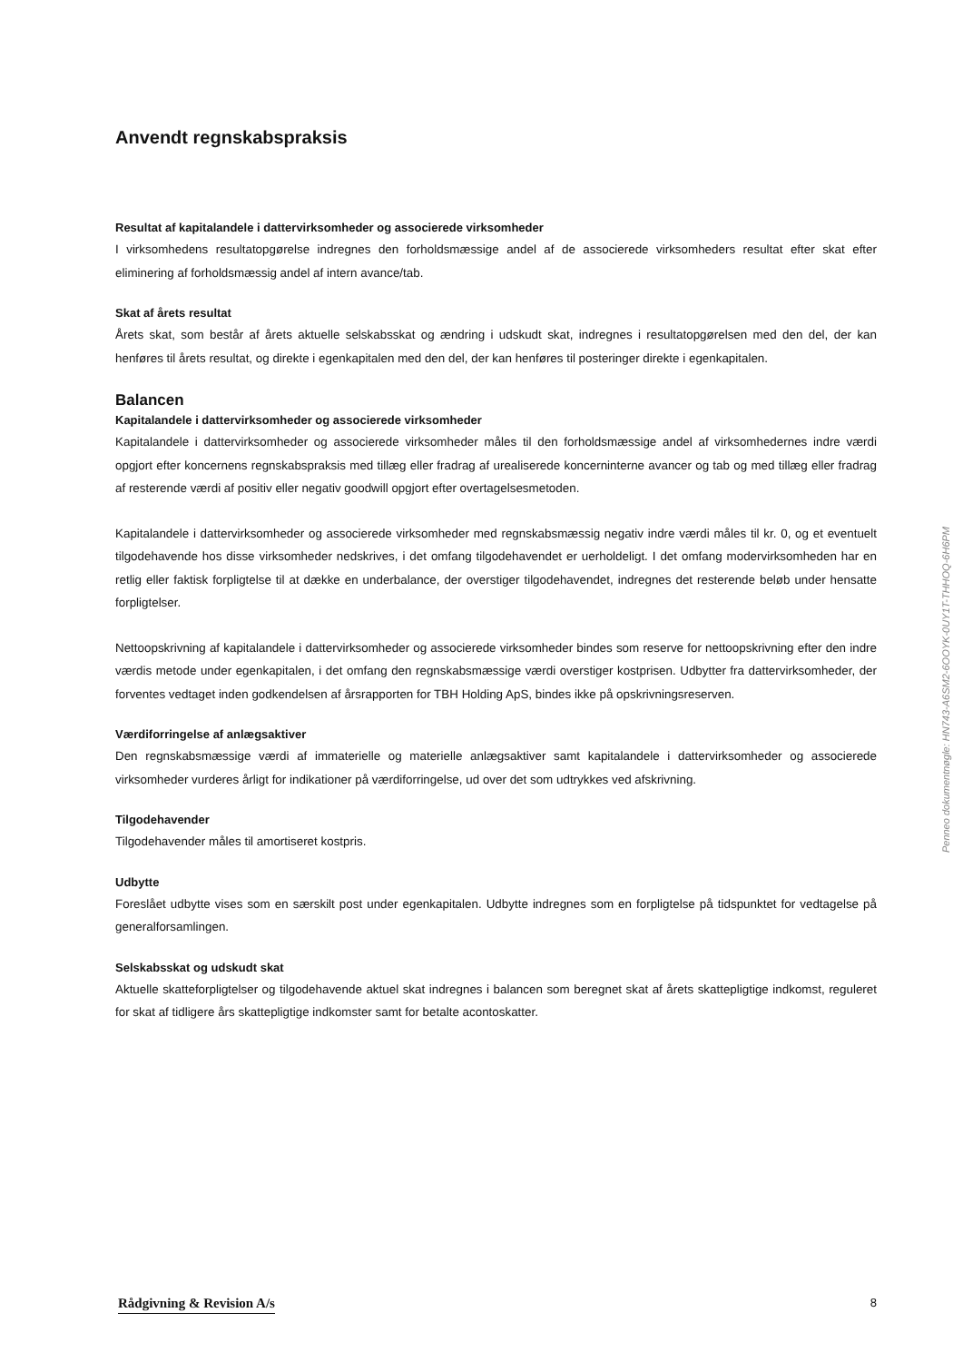Anvendt regnskabspraksis
Resultat af kapitalandele i dattervirksomheder og associerede virksomheder
I virksomhedens resultatopgørelse indregnes den forholdsmæssige andel af de associerede virksomheders resultat efter skat efter eliminering af forholdsmæssig andel af intern avance/tab.
Skat af årets resultat
Årets skat, som består af årets aktuelle selskabsskat og ændring i udskudt skat, indregnes i resultatopgørelsen med den del, der kan henføres til årets resultat, og direkte i egenkapitalen med den del, der kan henføres til posteringer direkte i egenkapitalen.
Balancen
Kapitalandele i dattervirksomheder og associerede virksomheder
Kapitalandele i dattervirksomheder og associerede virksomheder måles til den forholdsmæssige andel af virksomhedernes indre værdi opgjort efter koncernens regnskabspraksis med tillæg eller fradrag af urealiserede koncerninterne avancer og tab og med tillæg eller fradrag af resterende værdi af positiv eller negativ goodwill opgjort efter overtagelsesmetoden.
Kapitalandele i dattervirksomheder og associerede virksomheder med regnskabsmæssig negativ indre værdi måles til kr. 0, og et eventuelt tilgodehavende hos disse virksomheder nedskrives, i det omfang tilgodehavendet er uerholdeligt. I det omfang modervirksomheden har en retlig eller faktisk forpligtelse til at dække en underbalance, der overstiger tilgodehavendet, indregnes det resterende beløb under hensatte forpligtelser.
Nettoopskrivning af kapitalandele i dattervirksomheder og associerede virksomheder bindes som reserve for nettoopskrivning efter den indre værdis metode under egenkapitalen, i det omfang den regnskabsmæssige værdi overstiger kostprisen. Udbytter fra dattervirksomheder, der forventes vedtaget inden godkendelsen af årsrapporten for TBH Holding ApS, bindes ikke på opskrivningsreserven.
Værdiforringelse af anlægsaktiver
Den regnskabsmæssige værdi af immaterielle og materielle anlægsaktiver samt kapitalandele i dattervirksomheder og associerede virksomheder vurderes årligt for indikationer på værdiforringelse, ud over det som udtrykkes ved afskrivning.
Tilgodehavender
Tilgodehavender måles til amortiseret kostpris.
Udbytte
Foreslået udbytte vises som en særskilt post under egenkapitalen. Udbytte indregnes som en forpligtelse på tidspunktet for vedtagelse på generalforsamlingen.
Selskabsskat og udskudt skat
Aktuelle skatteforpligtelser og tilgodehavende aktuel skat indregnes i balancen som beregnet skat af årets skattepligtige indkomst, reguleret for skat af tidligere års skattepligtige indkomster samt for betalte acontoskatter.
Penneo dokumentnøgle: HN743-A6SM2-6OOYK-0UY1T-THHOQ-6H6PM
Rådgivning & Revision A/s 8